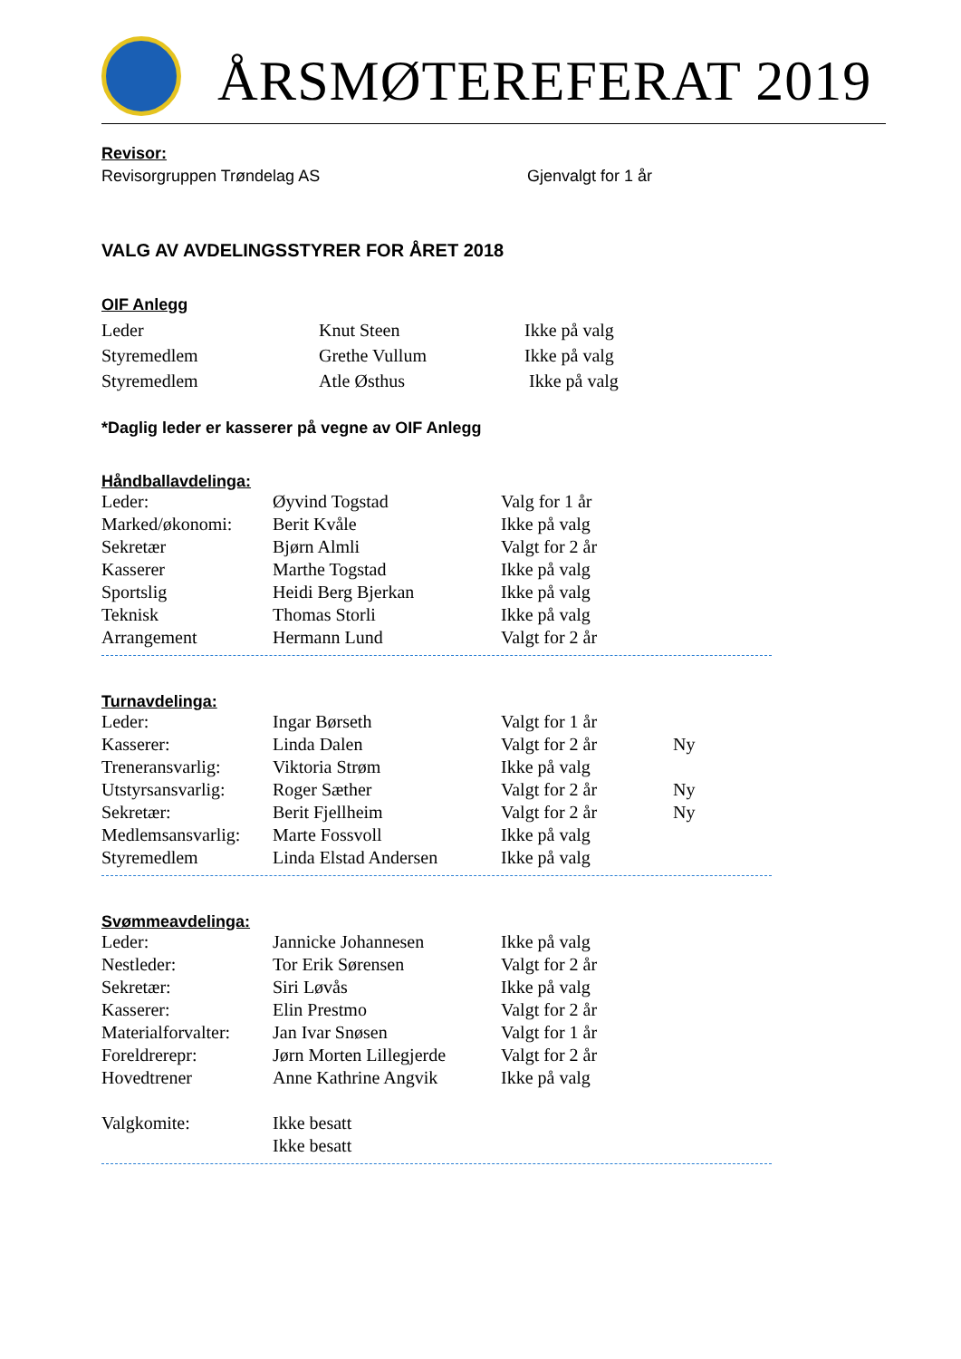ÅRSMØTEREFERAT 2019
Revisor:
Revisorgruppen Trøndelag AS Gjenvalgt for 1 år
VALG AV AVDELINGSSTYRER FOR ÅRET 2018
OIF Anlegg
| Leder | Knut Steen | Ikke på valg |
| Styremedlem | Grethe Vullum | Ikke på valg |
| Styremedlem | Atle Østhus | Ikke på valg |
*Daglig leder er kasserer på vegne av OIF Anlegg
Håndballavdelinga:
| Leder: | Øyvind Togstad | Valg for 1 år |
| Marked/økonomi: | Berit Kvåle | Ikke på valg |
| Sekretær | Bjørn Almli | Valgt for 2 år |
| Kasserer | Marthe Togstad | Ikke på valg |
| Sportslig | Heidi Berg Bjerkan | Ikke på valg |
| Teknisk | Thomas Storli | Ikke på valg |
| Arrangement | Hermann Lund | Valgt for 2 år |
Turnavdelinga:
| Leder: | Ingar Børseth | Valgt for 1 år | |
| Kasserer: | Linda Dalen | Valgt for 2 år | Ny |
| Treneransvarlig: | Viktoria Strøm | Ikke på valg | |
| Utstyrsansvarlig: | Roger Sæther | Valgt for 2 år | Ny |
| Sekretær: | Berit Fjellheim | Valgt for 2 år | Ny |
| Medlemsansvarlig: | Marte Fossvoll | Ikke på valg | |
| Styremedlem | Linda Elstad Andersen | Ikke på valg | |
Svømmeavdelinga:
| Leder: | Jannicke Johannesen | Ikke på valg |
| Nestleder: | Tor Erik Sørensen | Valgt for 2 år |
| Sekretær: | Siri Løvås | Ikke på valg |
| Kasserer: | Elin Prestmo | Valgt for 2 år |
| Materialforvalter: | Jan Ivar Snøsen | Valgt for 1 år |
| Foreldrerepr: | Jørn Morten Lillegjerde | Valgt for 2 år |
| Hovedtrener | Anne Kathrine Angvik | Ikke på valg |
| Valgkomite: | Ikke besatt | |
| | Ikke besatt | |